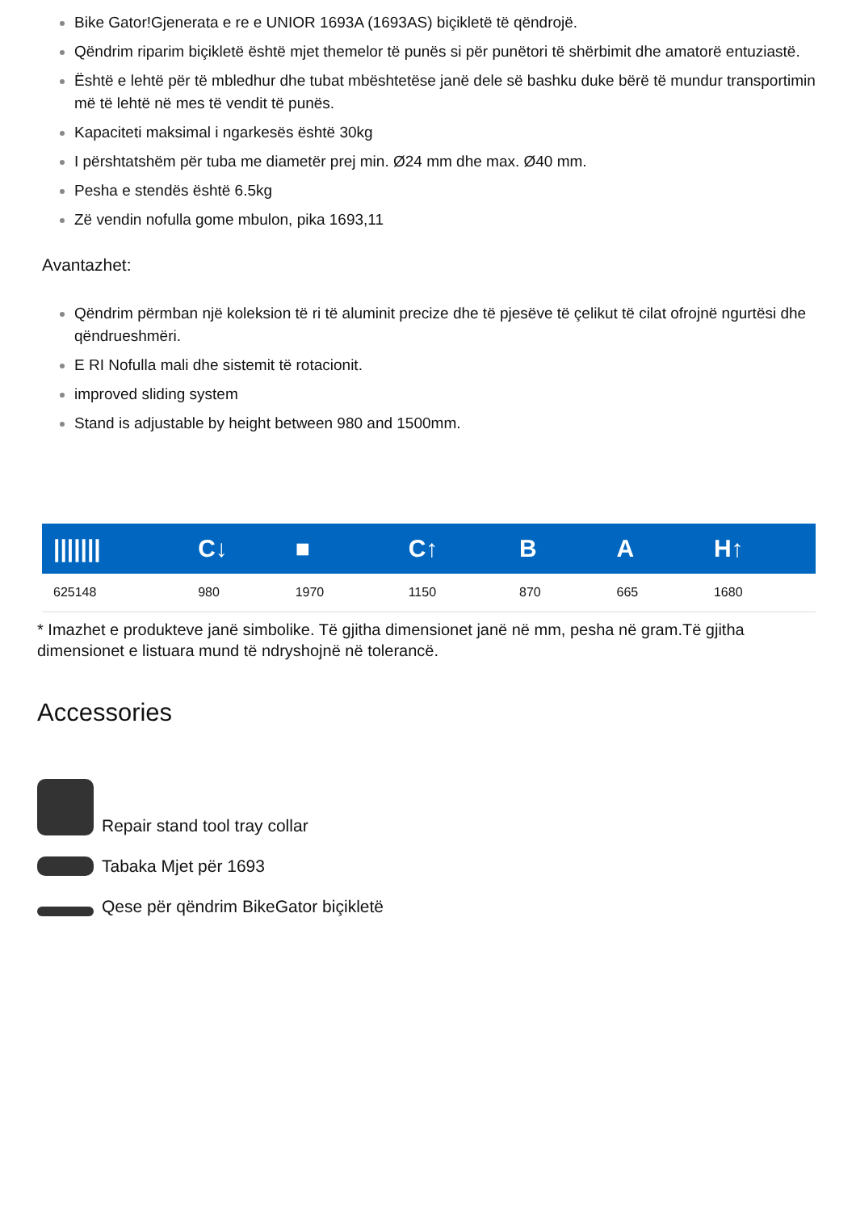Bike Gator!Gjenerata e re e UNIOR 1693A (1693AS) biçikletë të qëndrojë.
Qëndrim riparim biçikletë është mjet themelor të punës si për punëtori të shërbimit dhe amatorë entuziastë.
Është e lehtë për të mbledhur dhe tubat mbështetëse janë dele së bashku duke bërë të mundur transportimin më të lehtë në mes të vendit të punës.
Kapaciteti maksimal i ngarkesës është 30kg
I përshtatshëm për tuba me diametër prej min. Ø24 mm dhe max. Ø40 mm.
Pesha e stendës është 6.5kg
Zë vendin nofulla gome mbulon, pika 1693,11
Avantazhet:
Qëndrim përmban një koleksion të ri të aluminit precize dhe të pjesëve të çelikut të cilat ofrojnë ngurtësi dhe qëndrueshmëri.
E RI Nofulla mali dhe sistemit të rotacionit.
improved sliding system
Stand is adjustable by height between 980 and 1500mm.
| /////// | C↓ | ■ | C↑ | B | A | H↑ |
| --- | --- | --- | --- | --- | --- | --- |
| 625148 | 980 | 1970 | 1150 | 870 | 665 | 1680 |
* Imazhet e produkteve janë simbolike. Të gjitha dimensionet janë në mm, pesha në gram.Të gjitha dimensionet e listuara mund të ndryshojnë në tolerancë.
Accessories
Repair stand tool tray collar
Tabaka Mjet për 1693
Qese për qëndrim BikeGator biçikletë